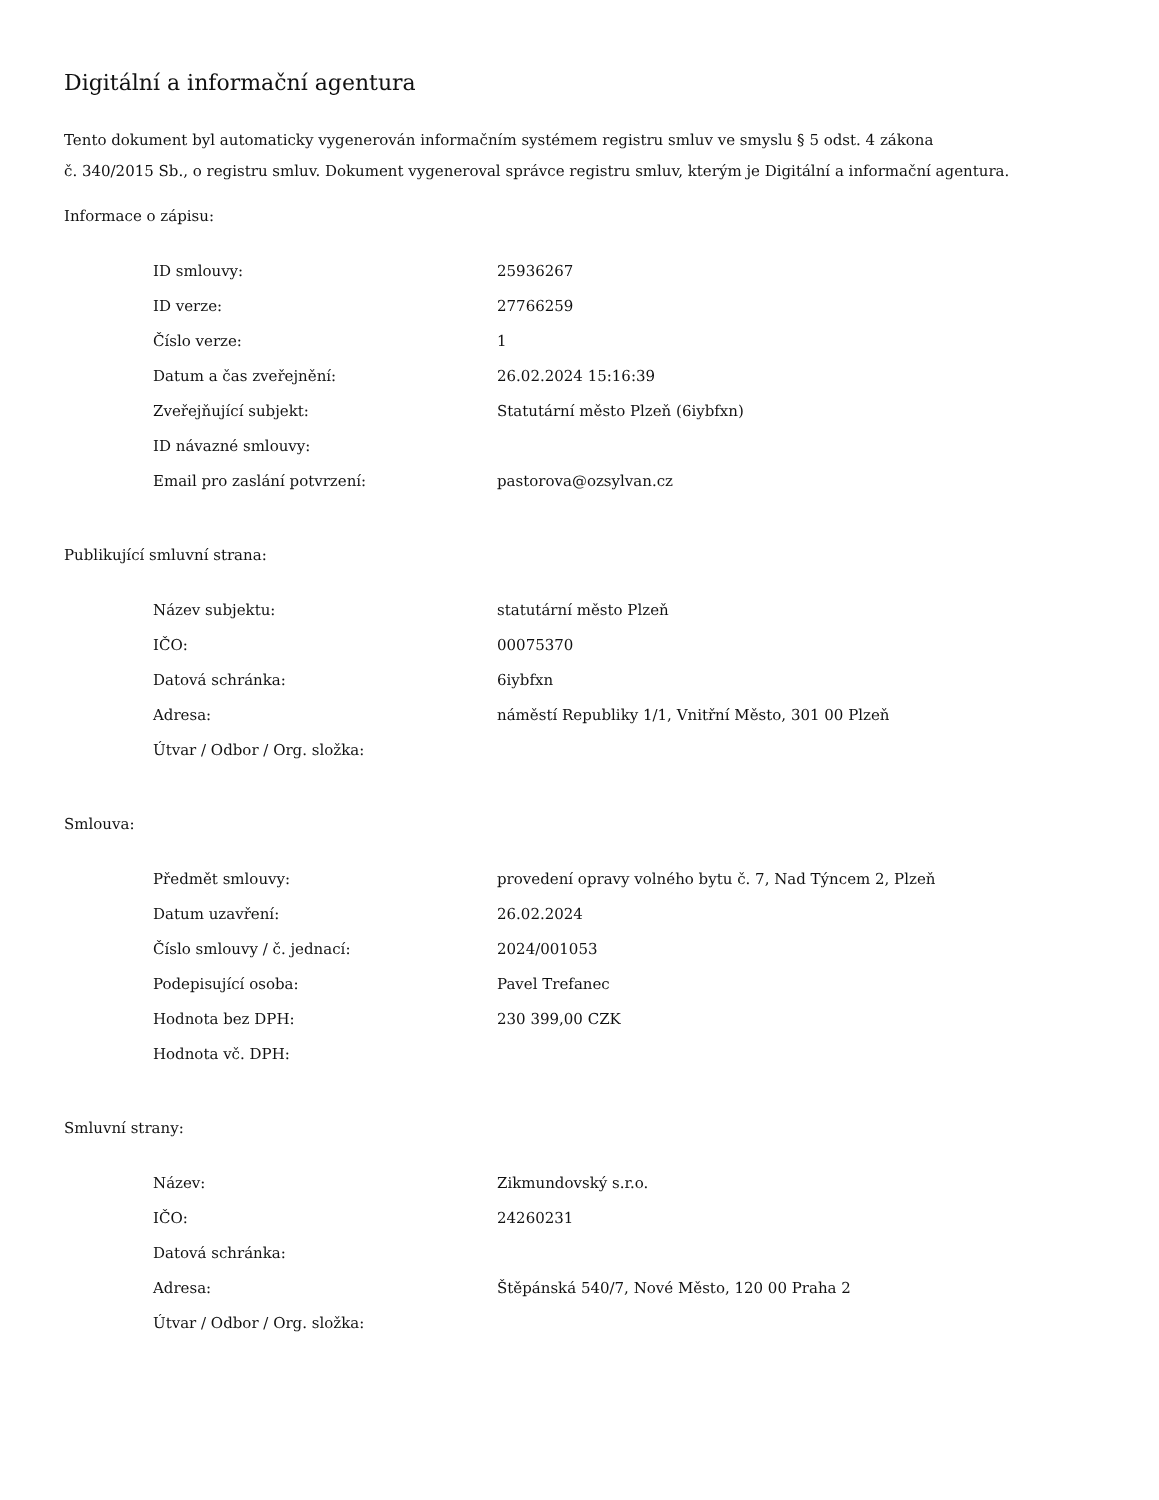Digitální a informační agentura
Tento dokument byl automaticky vygenerován informačním systémem registru smluv ve smyslu § 5 odst. 4 zákona
č. 340/2015 Sb., o registru smluv. Dokument vygeneroval správce registru smluv, kterým je Digitální a informační agentura.
Informace o zápisu:
| ID smlouvy: | 25936267 |
| ID verze: | 27766259 |
| Číslo verze: | 1 |
| Datum a čas zveřejnění: | 26.02.2024 15:16:39 |
| Zveřejňující subjekt: | Statutární město Plzeň (6iybfxn) |
| ID návazné smlouvy: | |
| Email pro zaslání potvrzení: | pastorova@ozsylvan.cz |
Publikující smluvní strana:
| Název subjektu: | statutární město Plzeň |
| IČO: | 00075370 |
| Datová schránka: | 6iybfxn |
| Adresa: | náměstí Republiky 1/1, Vnitřní Město, 301 00 Plzeň |
| Útvar / Odbor / Org. složka: | |
Smlouva:
| Předmět smlouvy: | provedení opravy volného bytu č. 7, Nad Týncem 2, Plzeň |
| Datum uzavření: | 26.02.2024 |
| Číslo smlouvy / č. jednací: | 2024/001053 |
| Podepisující osoba: | Pavel Trefanec |
| Hodnota bez DPH: | 230 399,00 CZK |
| Hodnota vč. DPH: | |
Smluvní strany:
| Název: | Zikmundovský s.r.o. |
| IČO: | 24260231 |
| Datová schránka: | |
| Adresa: | Štěpánská 540/7, Nové Město, 120 00 Praha 2 |
| Útvar / Odbor / Org. složka: | |